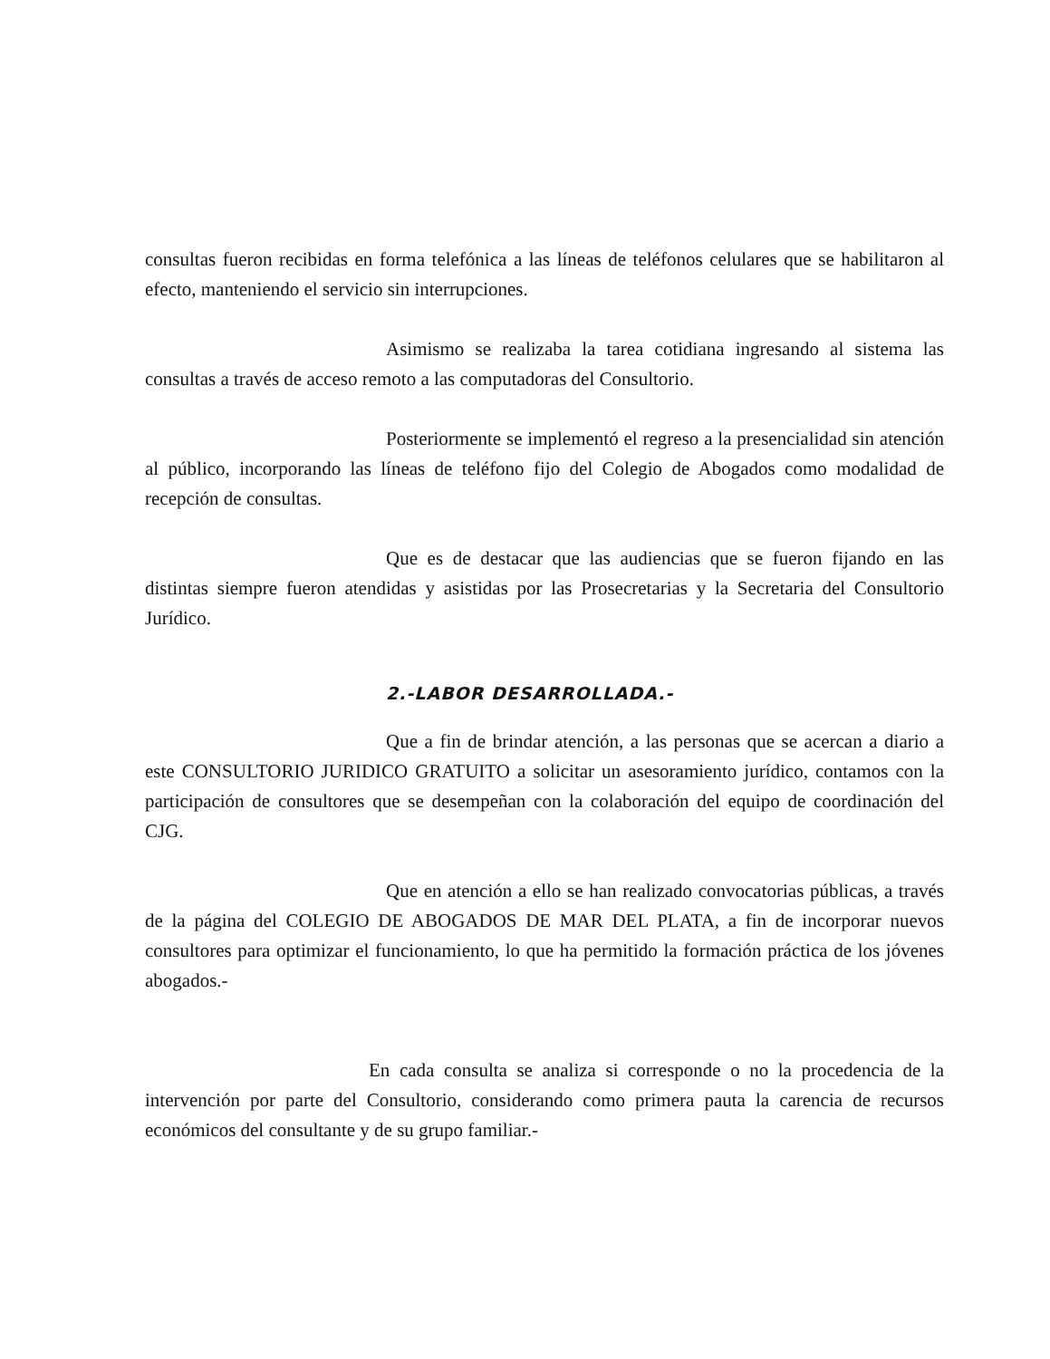consultas fueron recibidas en forma telefónica a las líneas de teléfonos celulares que se habilitaron al efecto, manteniendo el servicio sin interrupciones.
Asimismo se realizaba la tarea cotidiana ingresando al sistema las consultas a través de acceso remoto a las computadoras del Consultorio.
Posteriormente se implementó el regreso a la presencialidad sin atención al público, incorporando las líneas de teléfono fijo del Colegio de Abogados como modalidad de recepción de consultas.
Que es de destacar que las audiencias que se fueron fijando en las distintas siempre fueron atendidas y asistidas por las Prosecretarias y la Secretaria del Consultorio Jurídico.
2.-LABOR DESARROLLADA.-
Que a fin de brindar atención, a las personas que se acercan a diario a este CONSULTORIO JURIDICO GRATUITO a solicitar un asesoramiento jurídico, contamos con la participación de consultores que se desempeñan con la colaboración del equipo de coordinación del CJG.
Que en atención a ello se han realizado convocatorias públicas, a través de la página del COLEGIO DE ABOGADOS DE MAR DEL PLATA, a fin de incorporar nuevos consultores para optimizar el funcionamiento, lo que ha permitido la formación práctica de los jóvenes abogados.-
En cada consulta se analiza si corresponde o no la procedencia de la intervención por parte del Consultorio, considerando como primera pauta la carencia de recursos económicos del consultante y de su grupo familiar.-